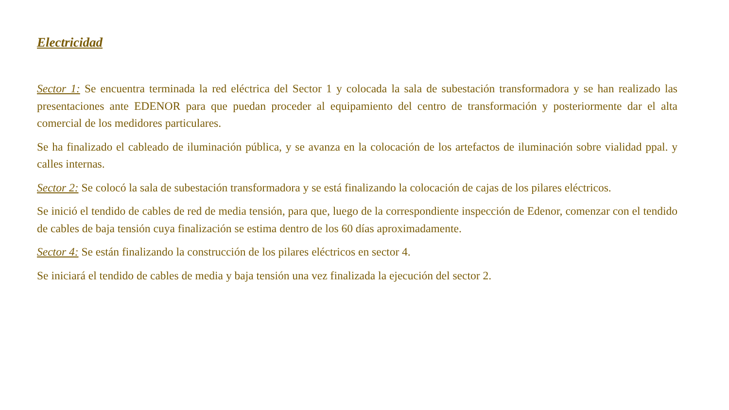Electricidad
Sector 1: Se encuentra terminada la red eléctrica del Sector 1 y colocada la sala de subestación transformadora y se han realizado las presentaciones ante EDENOR para que puedan proceder al equipamiento del centro de transformación y posteriormente dar el alta comercial de los medidores particulares.
Se ha finalizado el cableado de iluminación pública, y se avanza en la colocación de los artefactos de iluminación sobre vialidad ppal. y calles internas.
Sector 2: Se colocó la sala de subestación transformadora y se está finalizando la colocación de cajas de los pilares eléctricos.
Se inició el tendido de cables de red de media tensión, para que, luego de la correspondiente inspección de Edenor, comenzar con el tendido de cables de baja tensión cuya finalización se estima dentro de los 60 días aproximadamente.
Sector 4: Se están finalizando la construcción de los pilares eléctricos en sector 4.
Se iniciará el tendido de cables de media y baja tensión una vez finalizada la ejecución del sector 2.